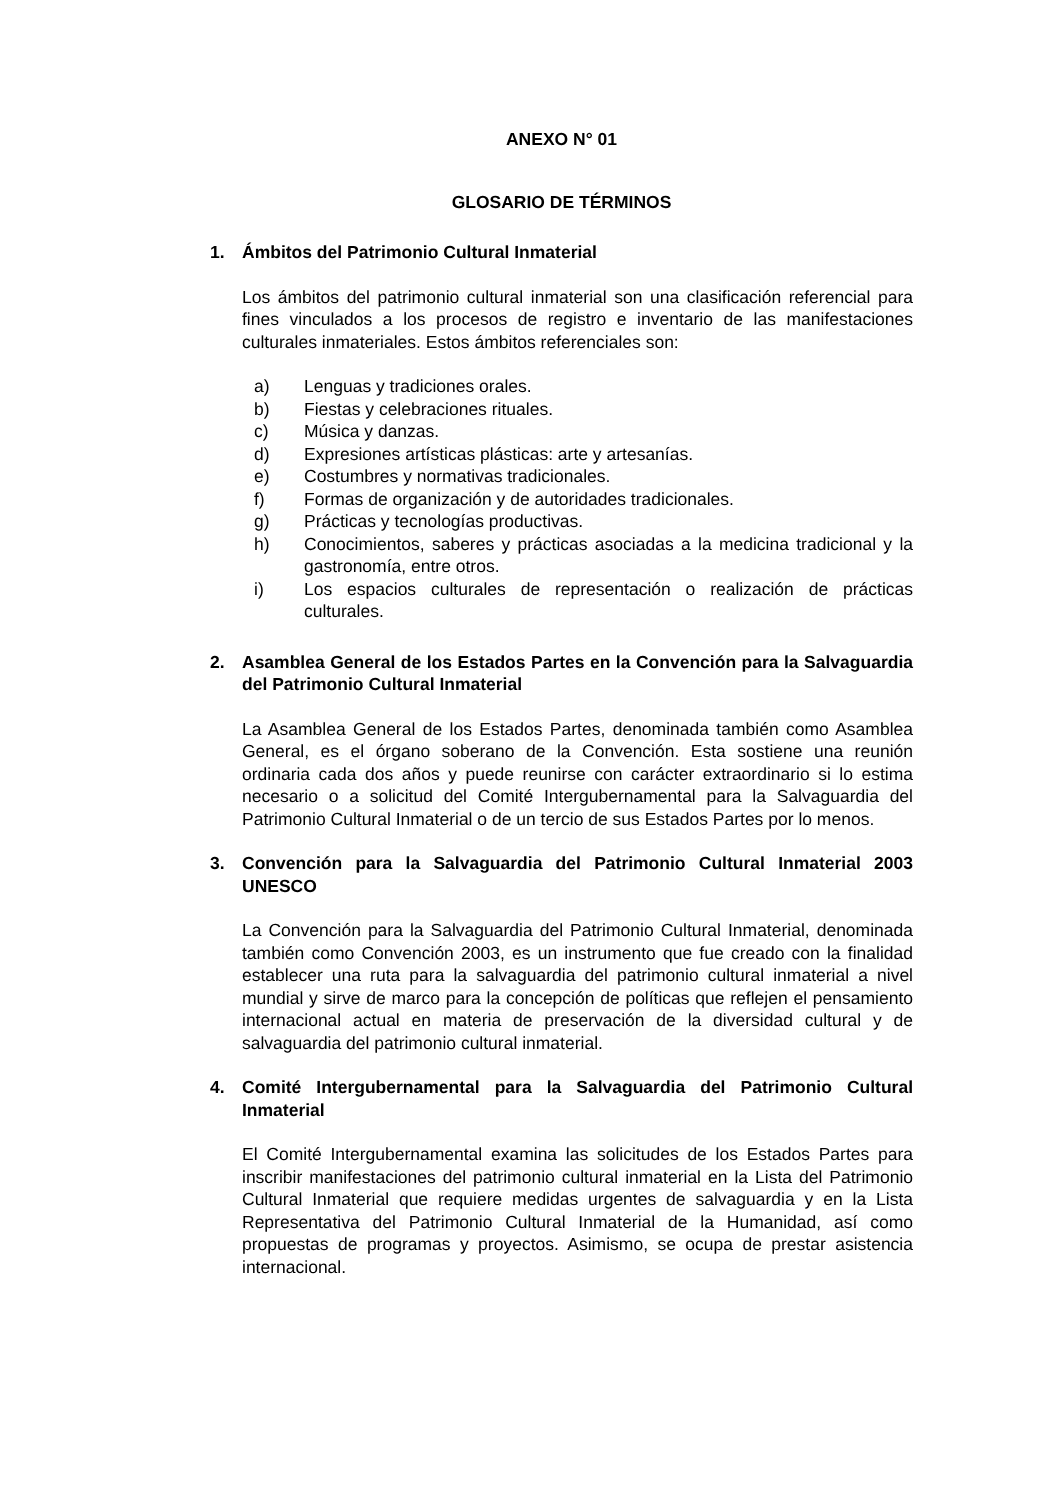ANEXO N° 01
GLOSARIO DE TÉRMINOS
1. Ámbitos del Patrimonio Cultural Inmaterial
Los ámbitos del patrimonio cultural inmaterial son una clasificación referencial para fines vinculados a los procesos de registro e inventario de las manifestaciones culturales inmateriales. Estos ámbitos referenciales son:
a) Lenguas y tradiciones orales.
b) Fiestas y celebraciones rituales.
c) Música y danzas.
d) Expresiones artísticas plásticas: arte y artesanías.
e) Costumbres y normativas tradicionales.
f) Formas de organización y de autoridades tradicionales.
g) Prácticas y tecnologías productivas.
h) Conocimientos, saberes y prácticas asociadas a la medicina tradicional y la gastronomía, entre otros.
i) Los espacios culturales de representación o realización de prácticas culturales.
2. Asamblea General de los Estados Partes en la Convención para la Salvaguardia del Patrimonio Cultural Inmaterial
La Asamblea General de los Estados Partes, denominada también como Asamblea General, es el órgano soberano de la Convención. Esta sostiene una reunión ordinaria cada dos años y puede reunirse con carácter extraordinario si lo estima necesario o a solicitud del Comité Intergubernamental para la Salvaguardia del Patrimonio Cultural Inmaterial o de un tercio de sus Estados Partes por lo menos.
3. Convención para la Salvaguardia del Patrimonio Cultural Inmaterial 2003 UNESCO
La Convención para la Salvaguardia del Patrimonio Cultural Inmaterial, denominada también como Convención 2003, es un instrumento que fue creado con la finalidad establecer una ruta para la salvaguardia del patrimonio cultural inmaterial a nivel mundial y sirve de marco para la concepción de políticas que reflejen el pensamiento internacional actual en materia de preservación de la diversidad cultural y de salvaguardia del patrimonio cultural inmaterial.
4. Comité Intergubernamental para la Salvaguardia del Patrimonio Cultural Inmaterial
El Comité Intergubernamental examina las solicitudes de los Estados Partes para inscribir manifestaciones del patrimonio cultural inmaterial en la Lista del Patrimonio Cultural Inmaterial que requiere medidas urgentes de salvaguardia y en la Lista Representativa del Patrimonio Cultural Inmaterial de la Humanidad, así como propuestas de programas y proyectos. Asimismo, se ocupa de prestar asistencia internacional.